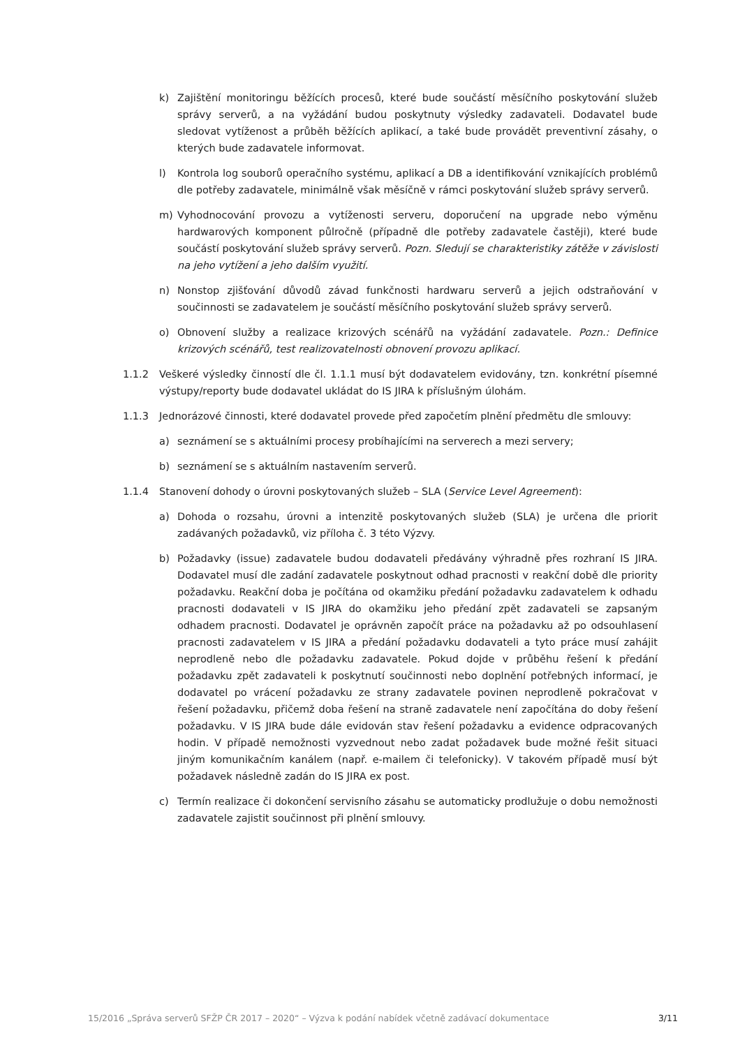k) Zajištění monitoringu běžících procesů, které bude součástí měsíčního poskytování služeb správy serverů, a na vyžádání budou poskytnuty výsledky zadavateli. Dodavatel bude sledovat vytíženost a průběh běžících aplikací, a také bude provádět preventivní zásahy, o kterých bude zadavatele informovat.
l) Kontrola log souborů operačního systému, aplikací a DB a identifikování vznikajících problémů dle potřeby zadavatele, minimálně však měsíčně v rámci poskytování služeb správy serverů.
m) Vyhodnocování provozu a vytíženosti serveru, doporučení na upgrade nebo výměnu hardwarových komponent půlročně (případně dle potřeby zadavatele častěji), které bude součástí poskytování služeb správy serverů. Pozn. Sledují se charakteristiky zátěže v závislosti na jeho vytížení a jeho dalším využití.
n) Nonstop zjišťování důvodů závad funkčnosti hardwaru serverů a jejich odstraňování v součinnosti se zadavatelem je součástí měsíčního poskytování služeb správy serverů.
o) Obnovení služby a realizace krizových scénářů na vyžádání zadavatele. Pozn.: Definice krizových scénářů, test realizovatelnosti obnovení provozu aplikací.
1.1.2 Veškeré výsledky činností dle čl. 1.1.1 musí být dodavatelem evidovány, tzn. konkrétní písemné výstupy/reporty bude dodavatel ukládat do IS JIRA k příslušným úlohám.
1.1.3 Jednorázové činnosti, které dodavatel provede před započetím plnění předmětu dle smlouvy:
a) seznámení se s aktuálními procesy probíhajícími na serverech a mezi servery;
b) seznámení se s aktuálním nastavením serverů.
1.1.4 Stanovení dohody o úrovni poskytovaných služeb – SLA (Service Level Agreement):
a) Dohoda o rozsahu, úrovni a intenzitě poskytovaných služeb (SLA) je určena dle priorit zadávaných požadavků, viz příloha č. 3 této Výzvy.
b) Požadavky (issue) zadavatele budou dodavateli předávány výhradně přes rozhraní IS JIRA. Dodavatel musí dle zadání zadavatele poskytnout odhad pracnosti v reakční době dle priority požadavku. Reakční doba je počítána od okamžiku předání požadavku zadavatelem k odhadu pracnosti dodavateli v IS JIRA do okamžiku jeho předání zpět zadavateli se zapsaným odhadem pracnosti. Dodavatel je oprávněn započít práce na požadavku až po odsouhlasení pracnosti zadavatelem v IS JIRA a předání požadavku dodavateli a tyto práce musí zahájit neprodleně nebo dle požadavku zadavatele. Pokud dojde v průběhu řešení k předání požadavku zpět zadavateli k poskytnutí součinnosti nebo doplnění potřebných informací, je dodavatel po vrácení požadavku ze strany zadavatele povinen neprodleně pokračovat v řešení požadavku, přičemž doba řešení na straně zadavatele není započítána do doby řešení požadavku. V IS JIRA bude dále evidován stav řešení požadavku a evidence odpracovaných hodin. V případě nemožnosti vyzvednout nebo zadat požadavek bude možné řešit situaci jiným komunikačním kanálem (např. e-mailem či telefonicky). V takovém případě musí být požadavek následně zadán do IS JIRA ex post.
c) Termín realizace či dokončení servisního zásahu se automaticky prodlužuje o dobu nemožnosti zadavatele zajistit součinnost při plnění smlouvy.
15/2016 „Správa serverů SFŽP ČR 2017 – 2020“ – Výzva k podání nabídek včetně zadávací dokumentace 3/11